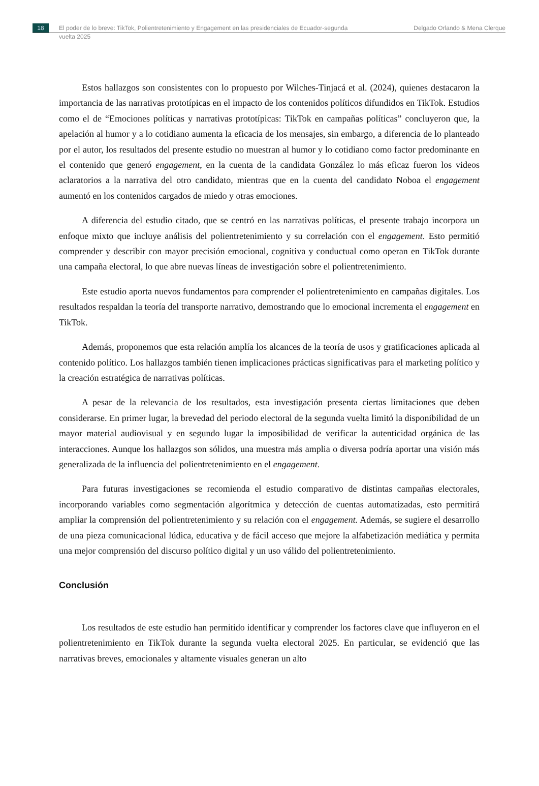18 El poder de lo breve: TikTok, Polientretenimiento y Engagement en las presidenciales de Ecuador-segunda Delgado Orlando & Mena Clerque
vuelta 2025
Estos hallazgos son consistentes con lo propuesto por Wilches-Tinjacá et al. (2024), quienes destacaron la importancia de las narrativas prototípicas en el impacto de los contenidos políticos difundidos en TikTok. Estudios como el de “Emociones políticas y narrativas prototípicas: TikTok en campañas políticas” concluyeron que, la apelación al humor y a lo cotidiano aumenta la eficacia de los mensajes, sin embargo, a diferencia de lo planteado por el autor, los resultados del presente estudio no muestran al humor y lo cotidiano como factor predominante en el contenido que generó engagement, en la cuenta de la candidata González lo más eficaz fueron los videos aclaratorios a la narrativa del otro candidato, mientras que en la cuenta del candidato Noboa el engagement aumentó en los contenidos cargados de miedo y otras emociones.
A diferencia del estudio citado, que se centró en las narrativas políticas, el presente trabajo incorpora un enfoque mixto que incluye análisis del polientretenimiento y su correlación con el engagement. Esto permitió comprender y describir con mayor precisión emocional, cognitiva y conductual como operan en TikTok durante una campaña electoral, lo que abre nuevas líneas de investigación sobre el polientretenimiento.
Este estudio aporta nuevos fundamentos para comprender el polientretenimiento en campañas digitales. Los resultados respaldan la teoría del transporte narrativo, demostrando que lo emocional incrementa el engagement en TikTok.
Además, proponemos que esta relación amplía los alcances de la teoría de usos y gratificaciones aplicada al contenido político. Los hallazgos también tienen implicaciones prácticas significativas para el marketing político y la creación estratégica de narrativas políticas.
A pesar de la relevancia de los resultados, esta investigación presenta ciertas limitaciones que deben considerarse. En primer lugar, la brevedad del periodo electoral de la segunda vuelta limitó la disponibilidad de un mayor material audiovisual y en segundo lugar la imposibilidad de verificar la autenticidad orgánica de las interacciones. Aunque los hallazgos son sólidos, una muestra más amplia o diversa podría aportar una visión más generalizada de la influencia del polientretenimiento en el engagement.
Para futuras investigaciones se recomienda el estudio comparativo de distintas campañas electorales, incorporando variables como segmentación algorítmica y detección de cuentas automatizadas, esto permitirá ampliar la comprensión del polientretenimiento y su relación con el engagement. Además, se sugiere el desarrollo de una pieza comunicacional lúdica, educativa y de fácil acceso que mejore la alfabetización mediática y permita una mejor comprensión del discurso político digital y un uso válido del polientretenimiento.
Conclusión
Los resultados de este estudio han permitido identificar y comprender los factores clave que influyeron en el polientretenimiento en TikTok durante la segunda vuelta electoral 2025. En particular, se evidenció que las narrativas breves, emocionales y altamente visuales generan un alto